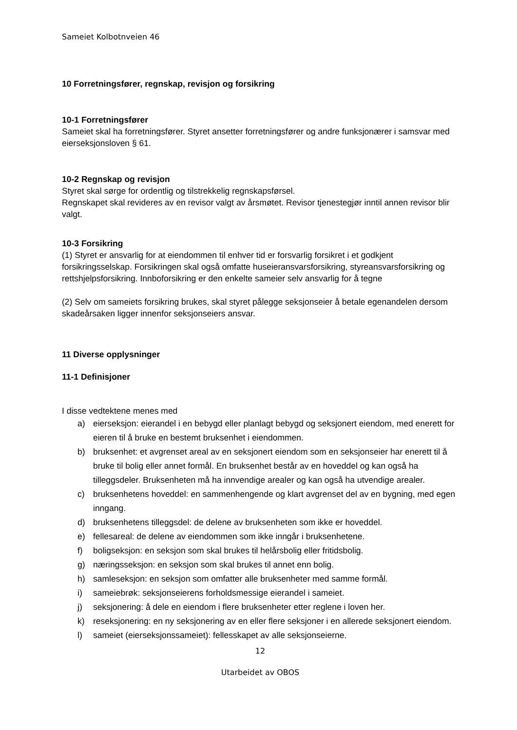Sameiet Kolbotnveien 46
10 Forretningsfører, regnskap, revisjon og forsikring
10-1 Forretningsfører
Sameiet skal ha forretningsfører. Styret ansetter forretningsfører og andre funksjonærer i samsvar med eierseksjonsloven § 61.
10-2 Regnskap og revisjon
Styret skal sørge for ordentlig og tilstrekkelig regnskapsførsel.
Regnskapet skal revideres av en revisor valgt av årsmøtet. Revisor tjenestegjør inntil annen revisor blir valgt.
10-3 Forsikring
(1) Styret er ansvarlig for at eiendommen til enhver tid er forsvarlig forsikret i et godkjent forsikringsselskap. Forsikringen skal også omfatte huseieransvarsforsikring, styreansvarsforsikring og rettshjelpsforsikring. Innboforsikring er den enkelte sameier selv ansvarlig for å tegne
(2) Selv om sameiets forsikring brukes, skal styret pålegge seksjonseier å betale egenandelen dersom skadeårsaken ligger innenfor seksjonseiers ansvar.
11 Diverse opplysninger
11-1 Definisjoner
I disse vedtektene menes med
a) eierseksjon: eierandel i en bebygd eller planlagt bebygd og seksjonert eiendom, med enerett for eieren til å bruke en bestemt bruksenhet i eiendommen.
b) bruksenhet: et avgrenset areal av en seksjonert eiendom som en seksjonseier har enerett til å bruke til bolig eller annet formål. En bruksenhet består av en hoveddel og kan også ha tilleggsdeler. Bruksenheten må ha innvendige arealer og kan også ha utvendige arealer.
c) bruksenhetens hoveddel: en sammenhengende og klart avgrenset del av en bygning, med egen inngang.
d) bruksenhetens tilleggsdel: de delene av bruksenheten som ikke er hoveddel.
e) fellesareal: de delene av eiendommen som ikke inngår i bruksenhetene.
f) boligseksjon: en seksjon som skal brukes til helårsbolig eller fritidsbolig.
g) næringsseksjon: en seksjon som skal brukes til annet enn bolig.
h) samleseksjon: en seksjon som omfatter alle bruksenheter med samme formål.
i) sameiebrøk: seksjonseierens forholdsmessige eierandel i sameiet.
j) seksjonering: å dele en eiendom i flere bruksenheter etter reglene i loven her.
k) reseksjonering: en ny seksjonering av en eller flere seksjoner i en allerede seksjonert eiendom.
l) sameiet (eierseksjonssameiet): fellesskapet av alle seksjonseierne.
12
Utarbeidet av OBOS